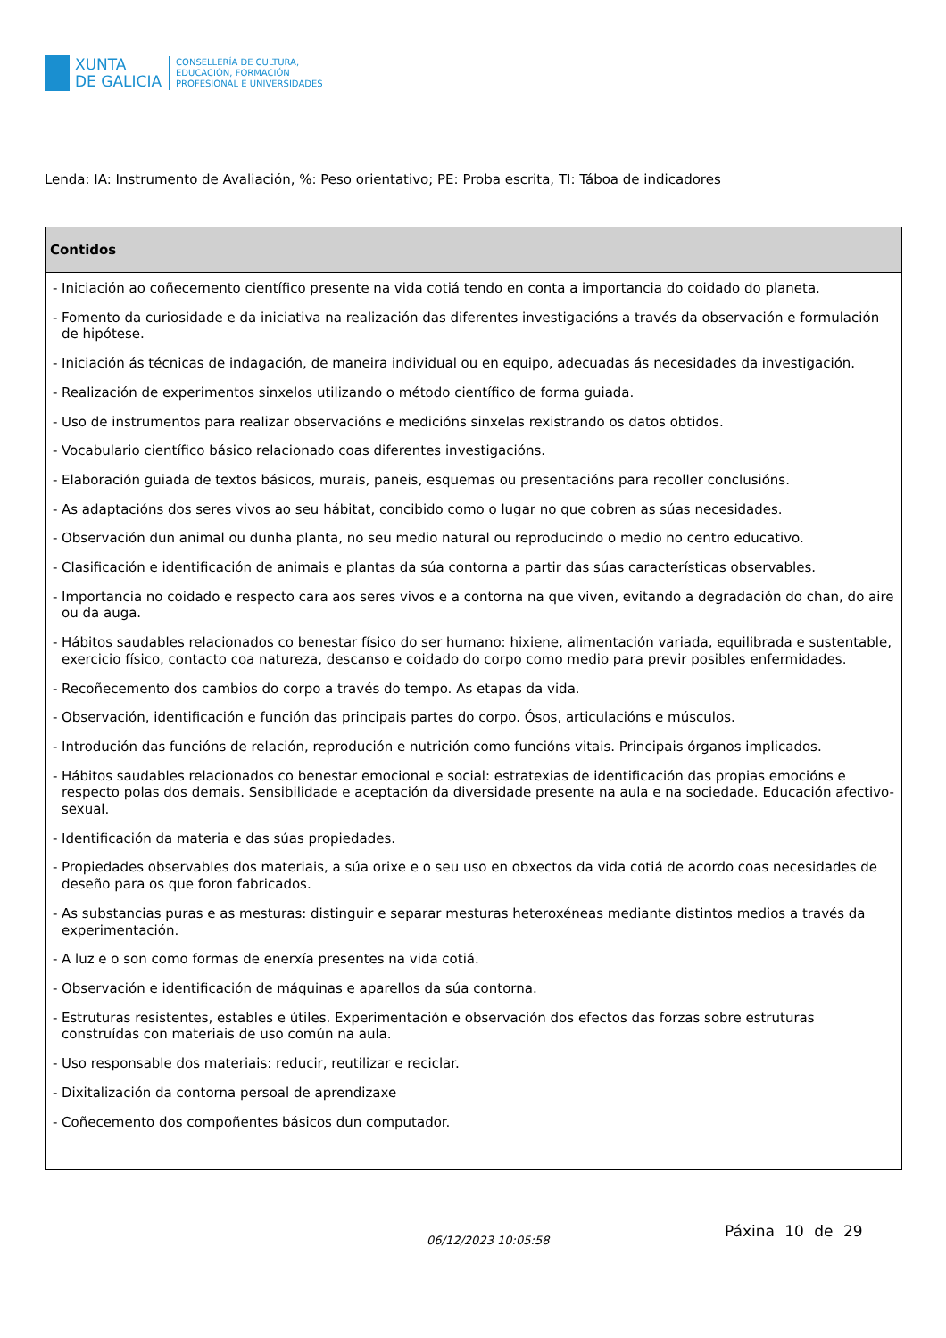XUNTA
DE GALICIA
CONSELLERÍA DE CULTURA,
EDUCACIÓN, FORMACIÓN
PROFESIONAL E UNIVERSIDADES
Lenda: IA: Instrumento de Avaliación, %: Peso orientativo; PE: Proba escrita, TI: Táboa de indicadores
| Contidos |
| --- |
| - Iniciación ao coñecemento científico presente na vida cotiá tendo en conta a importancia do coidado do planeta. - Fomento da curiosidade e da iniciativa na realización das diferentes investigacións a través da observación e formulación de hipótese. - Iniciación ás técnicas de indagación, de maneira individual ou en equipo, adecuadas ás necesidades da investigación. - Realización de experimentos sinxelos utilizando o método científico de forma guiada. - Uso de instrumentos para realizar observacións e medicións sinxelas rexistrando os datos obtidos. - Vocabulario científico básico relacionado coas diferentes investigacións. - Elaboración guiada de textos básicos, murais, paneis, esquemas ou presentacións para recoller conclusións. - As adaptacións dos seres vivos ao seu hábitat, concibido como o lugar no que cobren as súas necesidades. - Observación dun animal ou dunha planta, no seu medio natural ou reproducindo o medio no centro educativo. - Clasificación e identificación de animais e plantas da súa contorna a partir das súas características observables. - Importancia no coidado e respecto cara aos seres vivos e a contorna na que viven, evitando a degradación do chan, do aire ou da auga. - Hábitos saudables relacionados co benestar físico do ser humano: hixiene, alimentación variada, equilibrada e sustentable, exercicio físico, contacto coa natureza, descanso e coidado do corpo como medio para previr posibles enfermidades. - Recoñecemento dos cambios do corpo a través do tempo. As etapas da vida. - Observación, identificación e función das principais partes do corpo. Ósos, articulacións e músculos. - Introdución das funcións de relación, reprodución e nutrición como funcións vitais. Principais órganos implicados. - Hábitos saudables relacionados co benestar emocional e social: estratexias de identificación das propias emocións e respecto polas dos demais. Sensibilidade e aceptación da diversidade presente na aula e na sociedade. Educación afectivo-sexual. - Identificación da materia e das súas propiedades. - Propiedades observables dos materiais, a súa orixe e o seu uso en obxectos da vida cotiá de acordo coas necesidades de deseño para os que foron fabricados. - As substancias puras e as mesturas: distinguir e separar mesturas heteroxéneas mediante distintos medios a través da experimentación. - A luz e o son como formas de enerxía presentes na vida cotiá. - Observación e identificación de máquinas e aparellos da súa contorna. - Estruturas resistentes, estables e útiles. Experimentación e observación dos efectos das forzas sobre estruturas construídas con materiais de uso común na aula. - Uso responsable dos materiais: reducir, reutilizar e reciclar. - Dixitalización da contorna persoal de aprendizaxe - Coñecemento dos compoñentes básicos dun computador. |
06/12/2023 10:05:58
Páxina 10 de 29